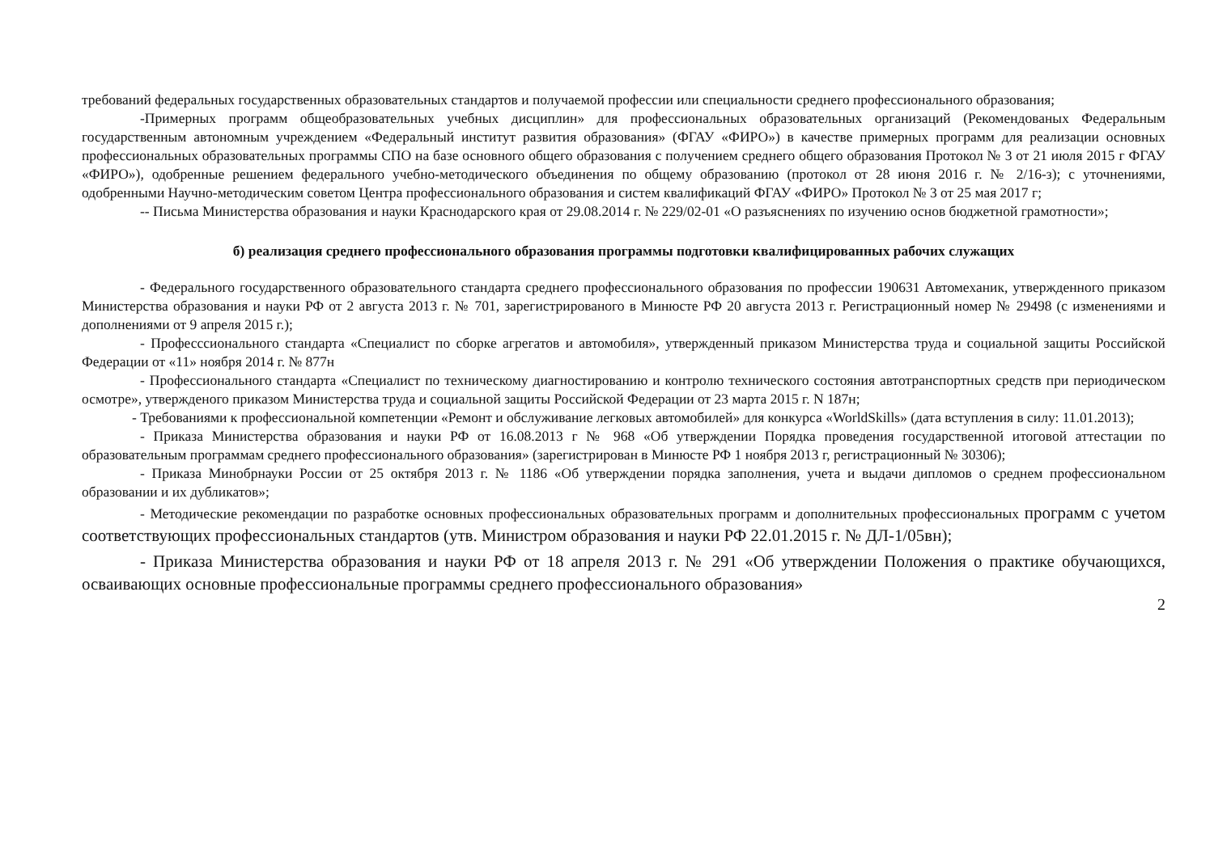требований федеральных государственных образовательных стандартов и получаемой профессии или специальности среднего профессионального образования;
-Примерных программ общеобразовательных учебных дисциплин» для профессиональных образовательных организаций (Рекомендованых Федеральным государственным автономным учреждением «Федеральный институт развития образования» (ФГАУ «ФИРО») в качестве примерных программ для реализации основных профессиональных образовательных программы СПО на базе основного общего образования с получением среднего общего образования Протокол № 3 от 21 июля 2015 г ФГАУ «ФИРО»), одобренные решением федерального учебно-методического объединения по общему образованию (протокол от 28 июня 2016 г. № 2/16-з); с уточнениями, одобренными Научно-методическим советом Центра профессионального образования и систем квалификаций ФГАУ «ФИРО» Протокол № 3 от 25 мая 2017 г;
-- Письма Министерства образования и науки Краснодарского края от 29.08.2014 г. № 229/02-01 «О разъяснениях по изучению основ бюджетной грамотности»;
б) реализация среднего профессионального образования программы подготовки квалифицированных рабочих служащих
- Федерального государственного образовательного стандарта среднего профессионального образования по профессии 190631 Автомеханик, утвержденного приказом Министерства образования и науки РФ от 2 августа 2013 г. № 701, зарегистрированого в Минюсте РФ 20 августа 2013 г. Регистрационный номер № 29498 (с изменениями и дополнениями от 9 апреля 2015 г.);
- Професссионального стандарта «Специалист по сборке агрегатов и автомобиля», утвержденный приказом Министерства труда и социальной защиты Российской Федерации от «11» ноября 2014 г. № 877н
- Профессионального стандарта «Специалист по техническому диагностированию и контролю технического состояния автотранспортных средств при периодическом осмотре», утвержденого приказом Министерства труда и социальной защиты Российской Федерации от 23 марта 2015 г. N 187н;
- Требованиями к профессиональной компетенции «Ремонт и обслуживание легковых автомобилей» для конкурса «WorldSkills» (дата вступления в силу: 11.01.2013);
- Приказа Министерства образования и науки РФ от 16.08.2013 г № 968 «Об утверждении Порядка проведения государственной итоговой аттестации по образовательным программам среднего профессионального образования» (зарегистрирован в Минюсте РФ 1 ноября 2013 г, регистрационный № 30306);
- Приказа Минобрнауки России от 25 октября 2013 г. № 1186 «Об утверждении порядка заполнения, учета и выдачи дипломов о среднем профессиональном образовании и их дубликатов»;
- Методические рекомендации по разработке основных профессиональных образовательных программ и дополнительных профессиональных программ с учетом соответствующих профессиональных стандартов (утв. Министром образования и науки РФ 22.01.2015 г. № ДЛ-1/05вн);
- Приказа Министерства образования и науки РФ от 18 апреля 2013 г. № 291 «Об утверждении Положения о практике обучающихся, осваивающих основные профессиональные программы среднего профессионального образования»
2